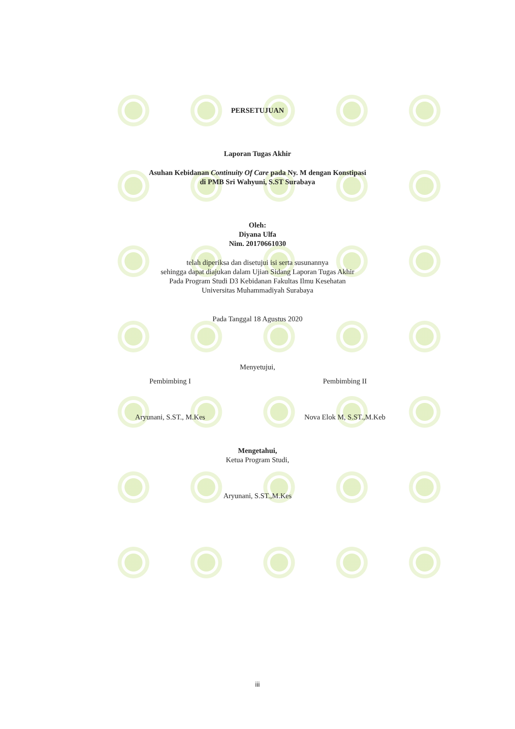PERSETUJUAN
Laporan Tugas Akhir
Asuhan Kebidanan Continuity Of Care pada Ny. M dengan Konstipasi
di PMB Sri Wahyuni, S.ST Surabaya
Oleh:
Diyana Ulfa
Nim. 20170661030
telah diperiksa dan disetujui isi serta susunannya
sehingga dapat diajukan dalam Ujian Sidang Laporan Tugas Akhir
Pada Program Studi D3 Kebidanan Fakultas Ilmu Kesehatan
Universitas Muhammadiyah Surabaya
Pada Tanggal 18 Agustus 2020
Menyetujui,
Pembimbing I
Aryunani, S.ST., M.Kes
Pembimbing II
Nova Elok M, S.ST.,M.Keb
Mengetahui,
Ketua Program Studi,
Aryunani, S.ST.,M.Kes
iii